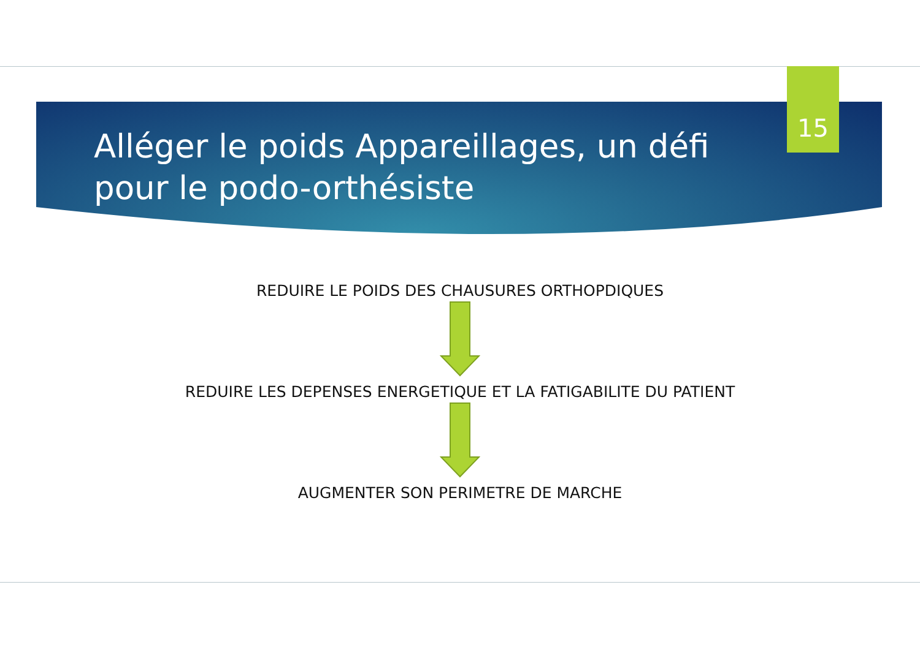15
Alléger le poids Appareillages, un défi pour le podo-orthésiste
REDUIRE LE POIDS DES CHAUSURES ORTHOPDIQUES
REDUIRE LES DEPENSES ENERGETIQUE ET LA FATIGABILITE DU PATIENT
AUGMENTER SON PERIMETRE DE MARCHE